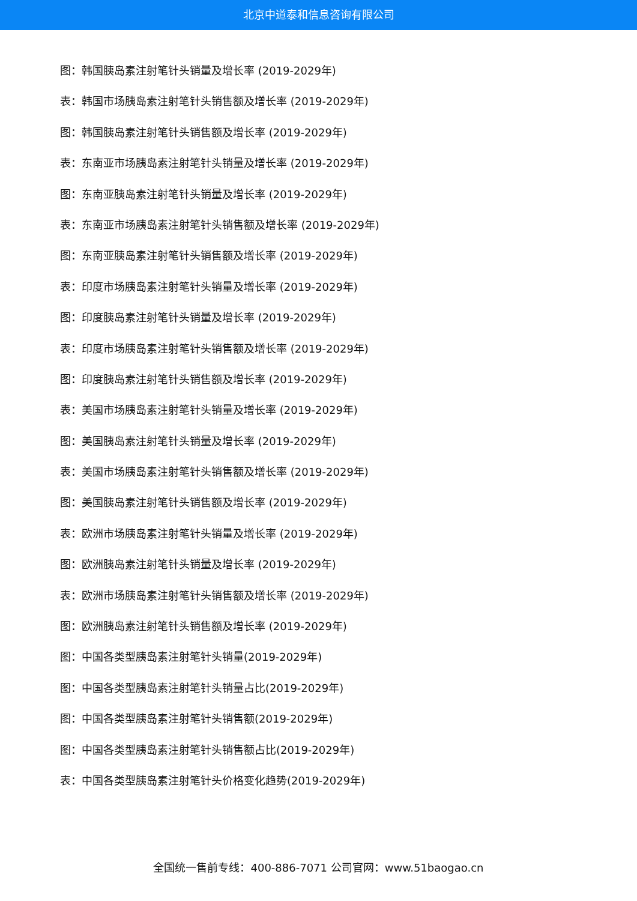北京中道泰和信息咨询有限公司
图：韩国胰岛素注射笔针头销量及增长率 (2019-2029年)
表：韩国市场胰岛素注射笔针头销售额及增长率 (2019-2029年)
图：韩国胰岛素注射笔针头销售额及增长率 (2019-2029年)
表：东南亚市场胰岛素注射笔针头销量及增长率 (2019-2029年)
图：东南亚胰岛素注射笔针头销量及增长率 (2019-2029年)
表：东南亚市场胰岛素注射笔针头销售额及增长率 (2019-2029年)
图：东南亚胰岛素注射笔针头销售额及增长率 (2019-2029年)
表：印度市场胰岛素注射笔针头销量及增长率 (2019-2029年)
图：印度胰岛素注射笔针头销量及增长率 (2019-2029年)
表：印度市场胰岛素注射笔针头销售额及增长率 (2019-2029年)
图：印度胰岛素注射笔针头销售额及增长率 (2019-2029年)
表：美国市场胰岛素注射笔针头销量及增长率 (2019-2029年)
图：美国胰岛素注射笔针头销量及增长率 (2019-2029年)
表：美国市场胰岛素注射笔针头销售额及增长率 (2019-2029年)
图：美国胰岛素注射笔针头销售额及增长率 (2019-2029年)
表：欧洲市场胰岛素注射笔针头销量及增长率 (2019-2029年)
图：欧洲胰岛素注射笔针头销量及增长率 (2019-2029年)
表：欧洲市场胰岛素注射笔针头销售额及增长率 (2019-2029年)
图：欧洲胰岛素注射笔针头销售额及增长率 (2019-2029年)
图：中国各类型胰岛素注射笔针头销量(2019-2029年)
图：中国各类型胰岛素注射笔针头销量占比(2019-2029年)
图：中国各类型胰岛素注射笔针头销售额(2019-2029年)
图：中国各类型胰岛素注射笔针头销售额占比(2019-2029年)
表：中国各类型胰岛素注射笔针头价格变化趋势(2019-2029年)
全国统一售前专线：400-886-7071 公司官网：www.51baogao.cn